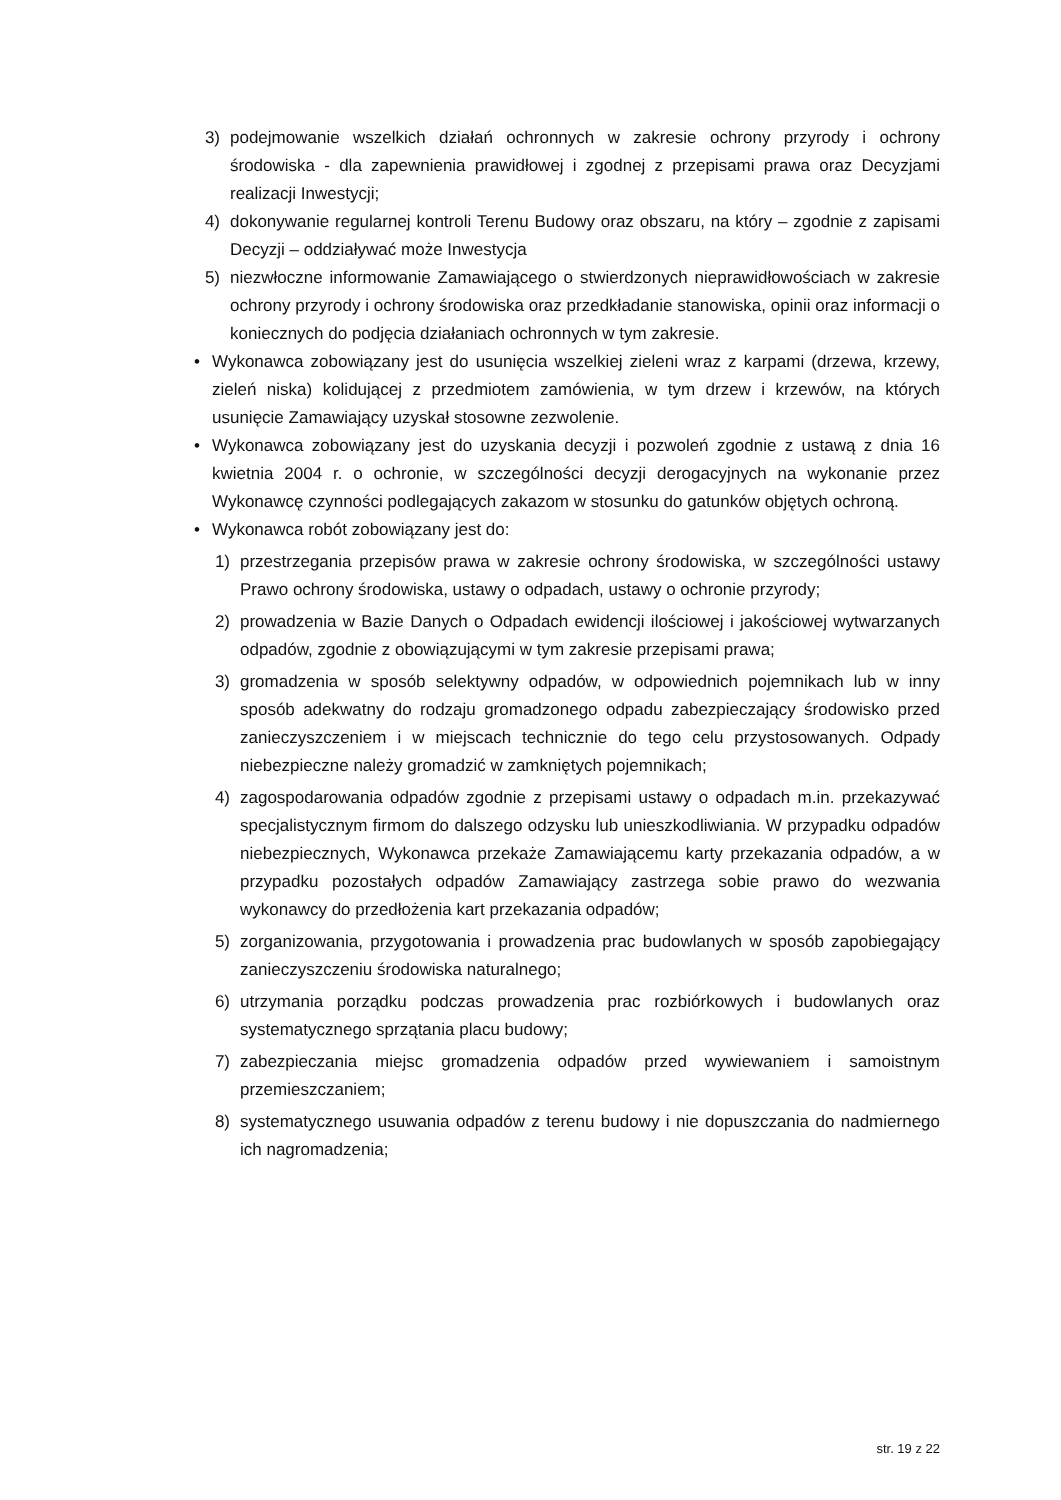3) podejmowanie wszelkich działań ochronnych w zakresie ochrony przyrody i ochrony środowiska - dla zapewnienia prawidłowej i zgodnej z przepisami prawa oraz Decyzjami realizacji Inwestycji;
4) dokonywanie regularnej kontroli Terenu Budowy oraz obszaru, na który – zgodnie z zapisami Decyzji – oddziaływać może Inwestycja
5) niezwłoczne informowanie Zamawiającego o stwierdzonych nieprawidłowościach w zakresie ochrony przyrody i ochrony środowiska oraz przedkładanie stanowiska, opinii oraz informacji o koniecznych do podjęcia działaniach ochronnych w tym zakresie.
• Wykonawca zobowiązany jest do usunięcia wszelkiej zieleni wraz z karpami (drzewa, krzewy, zieleń niska) kolidującej z przedmiotem zamówienia, w tym drzew i krzewów, na których usunięcie Zamawiający uzyskał stosowne zezwolenie.
• Wykonawca zobowiązany jest do uzyskania decyzji i pozwoleń zgodnie z ustawą z dnia 16 kwietnia 2004 r. o ochronie, w szczególności decyzji derogacyjnych na wykonanie przez Wykonawcę czynności podlegających zakazom w stosunku do gatunków objętych ochroną.
• Wykonawca robót zobowiązany jest do:
1) przestrzegania przepisów prawa w zakresie ochrony środowiska, w szczególności ustawy Prawo ochrony środowiska, ustawy o odpadach, ustawy o ochronie przyrody;
2) prowadzenia w Bazie Danych o Odpadach ewidencji ilościowej i jakościowej wytwarzanych odpadów, zgodnie z obowiązującymi w tym zakresie przepisami prawa;
3) gromadzenia w sposób selektywny odpadów, w odpowiednich pojemnikach lub w inny sposób adekwatny do rodzaju gromadzonego odpadu zabezpieczający środowisko przed zanieczyszczeniem i w miejscach technicznie do tego celu przystosowanych. Odpady niebezpieczne należy gromadzić w zamkniętych pojemnikach;
4) zagospodarowania odpadów zgodnie z przepisami ustawy o odpadach m.in. przekazywać specjalistycznym firmom do dalszego odzysku lub unieszkodliwiania. W przypadku odpadów niebezpiecznych, Wykonawca przekaże Zamawiającemu karty przekazania odpadów, a w przypadku pozostałych odpadów Zamawiający zastrzega sobie prawo do wezwania wykonawcy do przedłożenia kart przekazania odpadów;
5) zorganizowania, przygotowania i prowadzenia prac budowlanych w sposób zapobiegający zanieczyszczeniu środowiska naturalnego;
6) utrzymania porządku podczas prowadzenia prac rozbiórkowych i budowlanych oraz systematycznego sprzątania placu budowy;
7) zabezpieczania miejsc gromadzenia odpadów przed wywiewaniem i samoistnym przemieszczaniem;
8) systematycznego usuwania odpadów z terenu budowy i nie dopuszczania do nadmiernego ich nagromadzenia;
str. 19 z 22